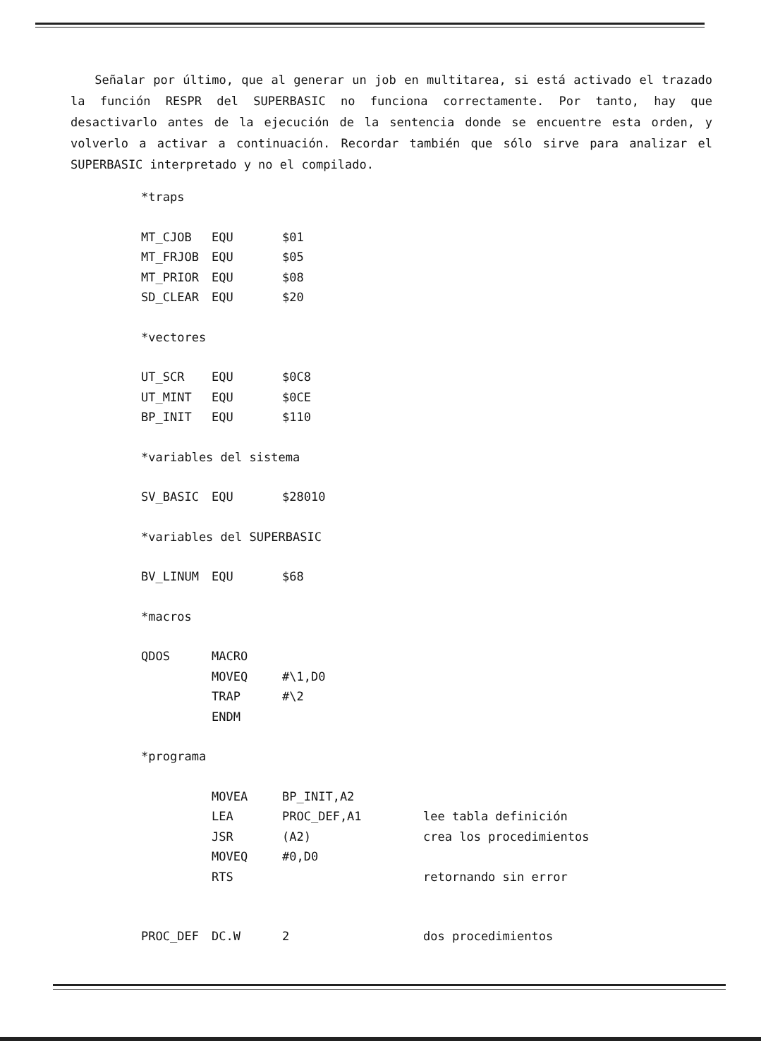Señalar por último, que al generar un job en multitarea, si está activado el trazado la función RESPR del SUPERBASIC no funciona correctamente. Por tanto, hay que desactivarlo antes de la ejecución de la sentencia donde se encuentre esta orden, y volverlo a activar a continuación. Recordar también que sólo sirve para analizar el SUPERBASIC interpretado y no el compilado.
*traps
MT_CJOB EQU $01
MT_FRJOB EQU $05
MT_PRIOR EQU $08
SD_CLEAR EQU $20
*vectores
UT_SCR EQU $0C8
UT_MINT EQU $0CE
BP_INIT EQU $110
*variables del sistema
SV_BASIC EQU $28010
*variables del SUPERBASIC
BV_LINUM EQU $68
*macros
QDOS MACRO
MOVEQ #\1,D0
TRAP #\2
ENDM
*programa
MOVEA BP_INIT,A2
LEA PROC_DEF,A1 lee tabla definición
JSR (A2) crea los procedimientos
MOVEQ #0,D0
RTS retornando sin error
PROC_DEF DC.W 2 dos procedimientos